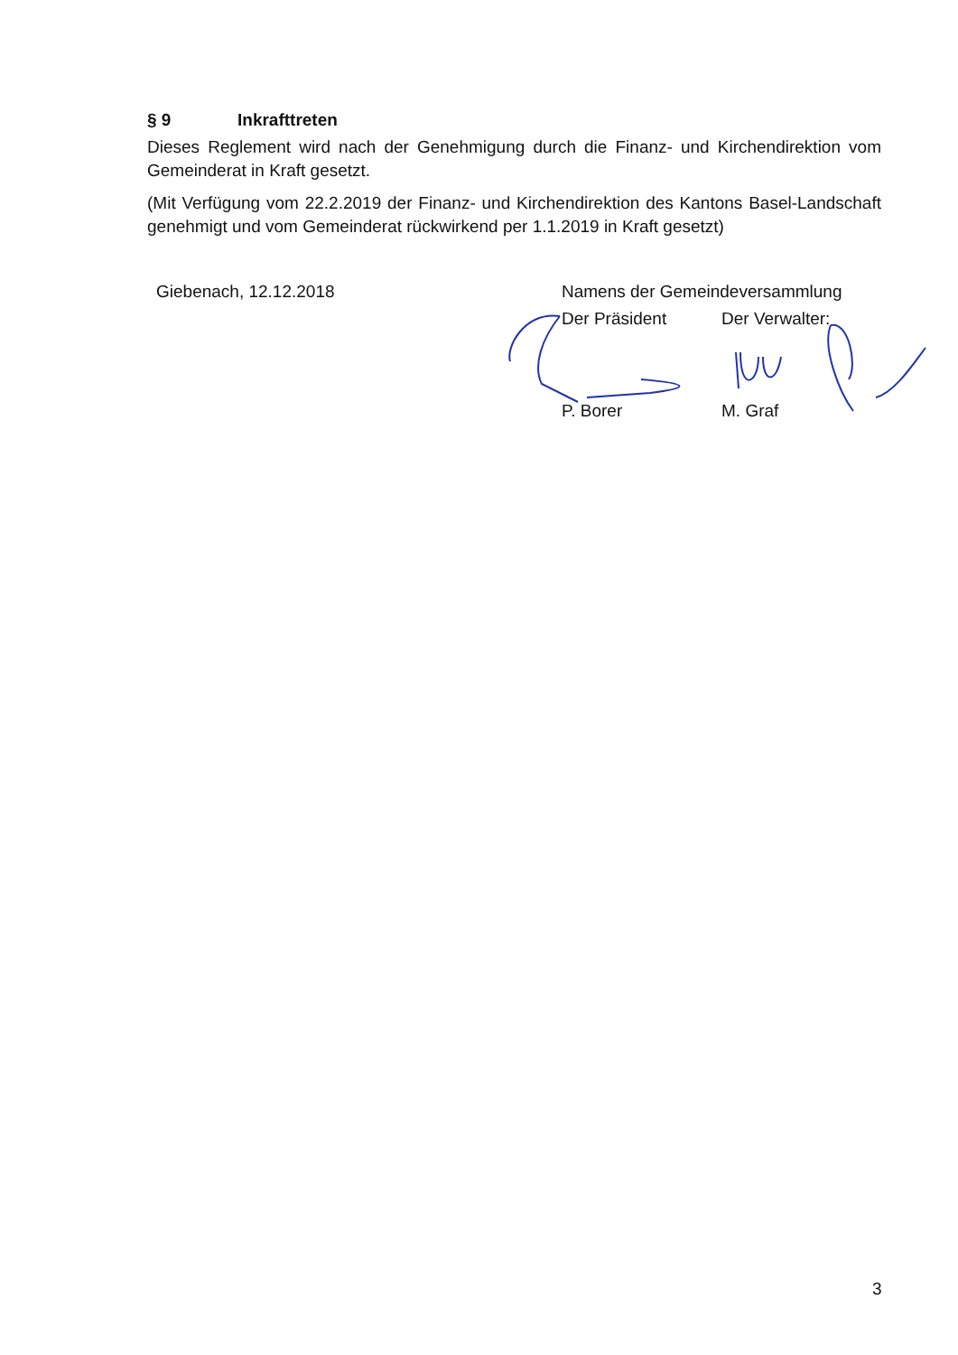§ 9 Inkrafttreten
Dieses Reglement wird nach der Genehmigung durch die Finanz- und Kirchendirektion vom Gemeinderat in Kraft gesetzt.
(Mit Verfügung vom 22.2.2019 der Finanz- und Kirchendirektion des Kantons Basel-Landschaft genehmigt und vom Gemeinderat rückwirkend per 1.1.2019 in Kraft gesetzt)
Giebenach, 12.12.2018 Namens der Gemeindeversammlung
Der Präsident Der Verwalter:
P. Borer M. Graf
3